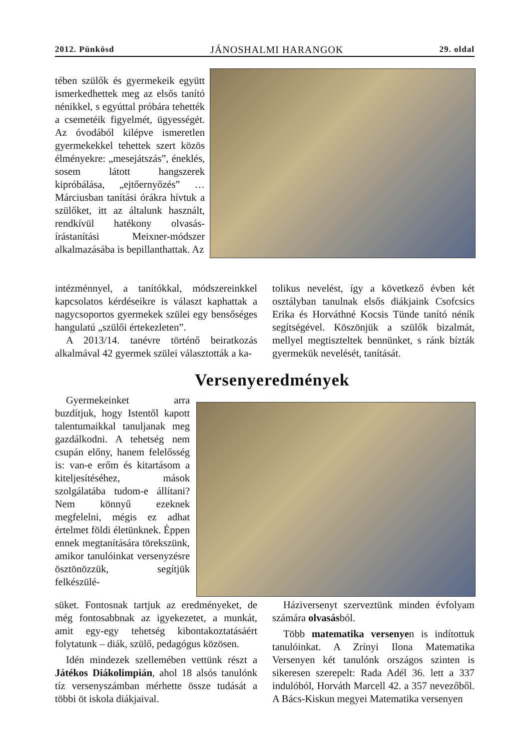2012. Pünkösd JÁNOSHALMI HARANGOK 29. oldal
tében szülők és gyermekeik együtt ismerkedhettek meg az elsős tanító nénikkel, s egyúttal próbára tehették a csemetéik figyelmét, ügyességét. Az óvodából kilépve ismeretlen gyermekekkel tehettek szert közös élményekre: „mesejátszás”, éneklés, sosem látott hangszerek kipróbálása, „ejtőernyőzés” … Márciusban tanítási órákra hívtuk a szülőket, itt az általunk használt, rendkívül hatékony olvasás-írástanítási Meixner-módszer alkalmazásába is bepillanthattak. Az
intézménnyel, a tanítókkal, módszereinkkel kapcsolatos kérdéseikre is választ kaphattak a nagycsoportos gyermekek szülei egy bensőséges hangulatú „szülői értekezleten”.
A 2013/14. tanévre történő beiratkozás alkalmával 42 gyermek szülei választották a ka-
tolikus nevelést, így a következő évben két osztályban tanulnak elsős diákjaink Csofcsics Erika és Horváthné Kocsis Tünde tanító néník segítségével. Köszönjük a szülők bizalmát, mellyel megtiszteltek bennünket, s ránk bízták gyermekük nevelését, tanítását.
Versenyeredmények
Gyermekeinket arra buzdítjuk, hogy Istentől kapott talentumaikkal tanuljanak meg gazdálkodni. A tehetség nem csupán előny, hanem felelősség is: van-e erőm és kitartásom a kiteljesítéséhez, mások szolgálatába tudom-e állítani? Nem könnyű ezeknek megfelelni, mégis ez adhat értelmet földi életünknek. Éppen ennek megtanítására törekszünk, amikor tanulóinkat versenyzésre ösztönözzük, segítjük felkészülé-
süket. Fontosnak tartjuk az eredményeket, de még fontosabbnak az igyekezetet, a munkát, amit egy-egy tehetség kibontakoztatásáért folytatunk – diák, szülő, pedagógus közösen.
Idén mindezek szellemében vettünk részt a Játékos Diákolimpián, ahol 18 alsós tanulónk tíz versenyszámban mérhette össze tudását a többi öt iskola diákjaival.
Háziversenyt szerveztünk minden évfolyam számára olvasásból.
Több matematika versenyen is indítottuk tanulóinkat. A Zrínyi Ilona Matematika Versenyen két tanulónk országos szinten is sikeresen szerepelt: Rada Adél 36. lett a 337 indulóból, Horváth Marcell 42. a 357 nevezőből. A Bács-Kiskun megyei Matematika versenyen